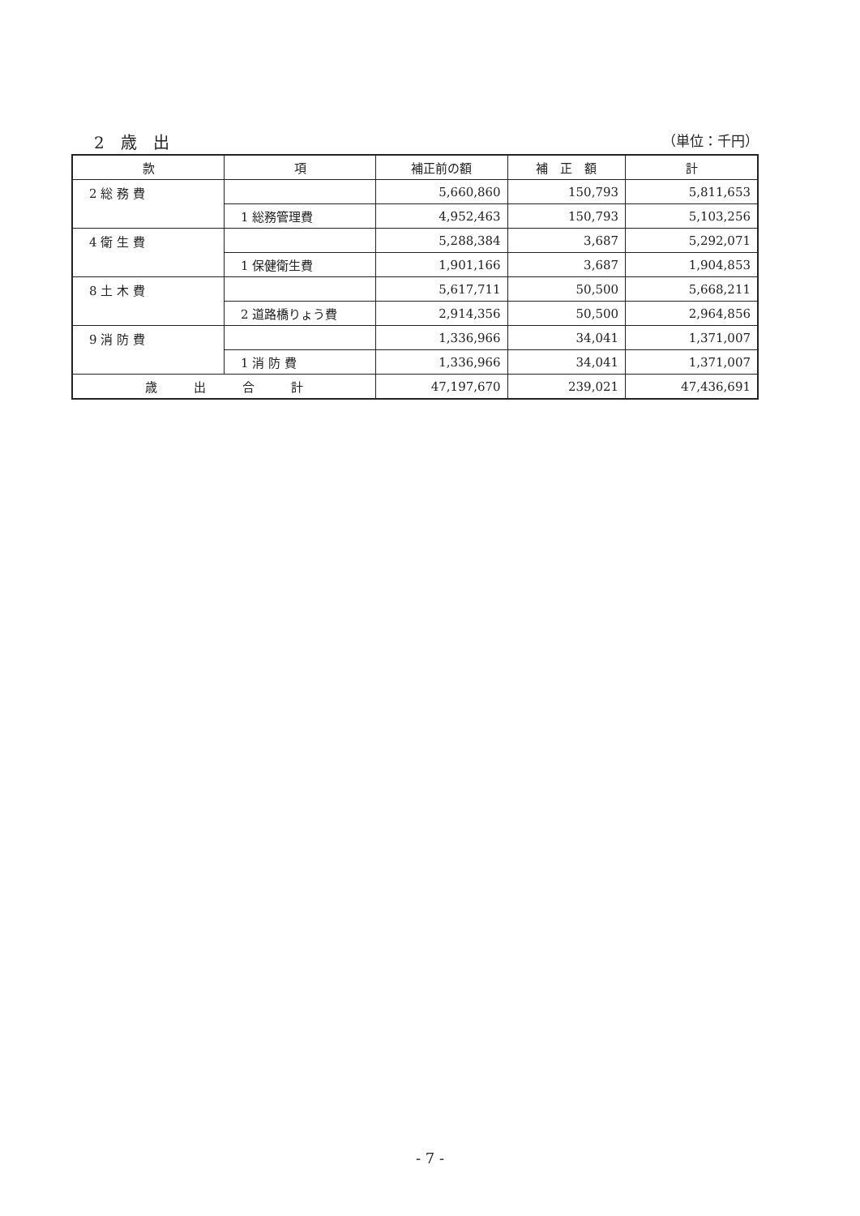2　歳　出 （単位：千円）
| 款 | 項 | 補正前の額 | 補 正 額 | 計 |
| --- | --- | --- | --- | --- |
| 2 総 務 費 | | 5,660,860 | 150,793 | 5,811,653 |
| | 1 総務管理費 | 4,952,463 | 150,793 | 5,103,256 |
| 4 衛 生 費 | | 5,288,384 | 3,687 | 5,292,071 |
| | 1 保健衛生費 | 1,901,166 | 3,687 | 1,904,853 |
| 8 土 木 費 | | 5,617,711 | 50,500 | 5,668,211 |
| | 2 道路橋りょう費 | 2,914,356 | 50,500 | 2,964,856 |
| 9 消 防 費 | | 1,336,966 | 34,041 | 1,371,007 |
| | 1 消 防 費 | 1,336,966 | 34,041 | 1,371,007 |
| 歳 出 合 計 | | 47,197,670 | 239,021 | 47,436,691 |
- 7 -